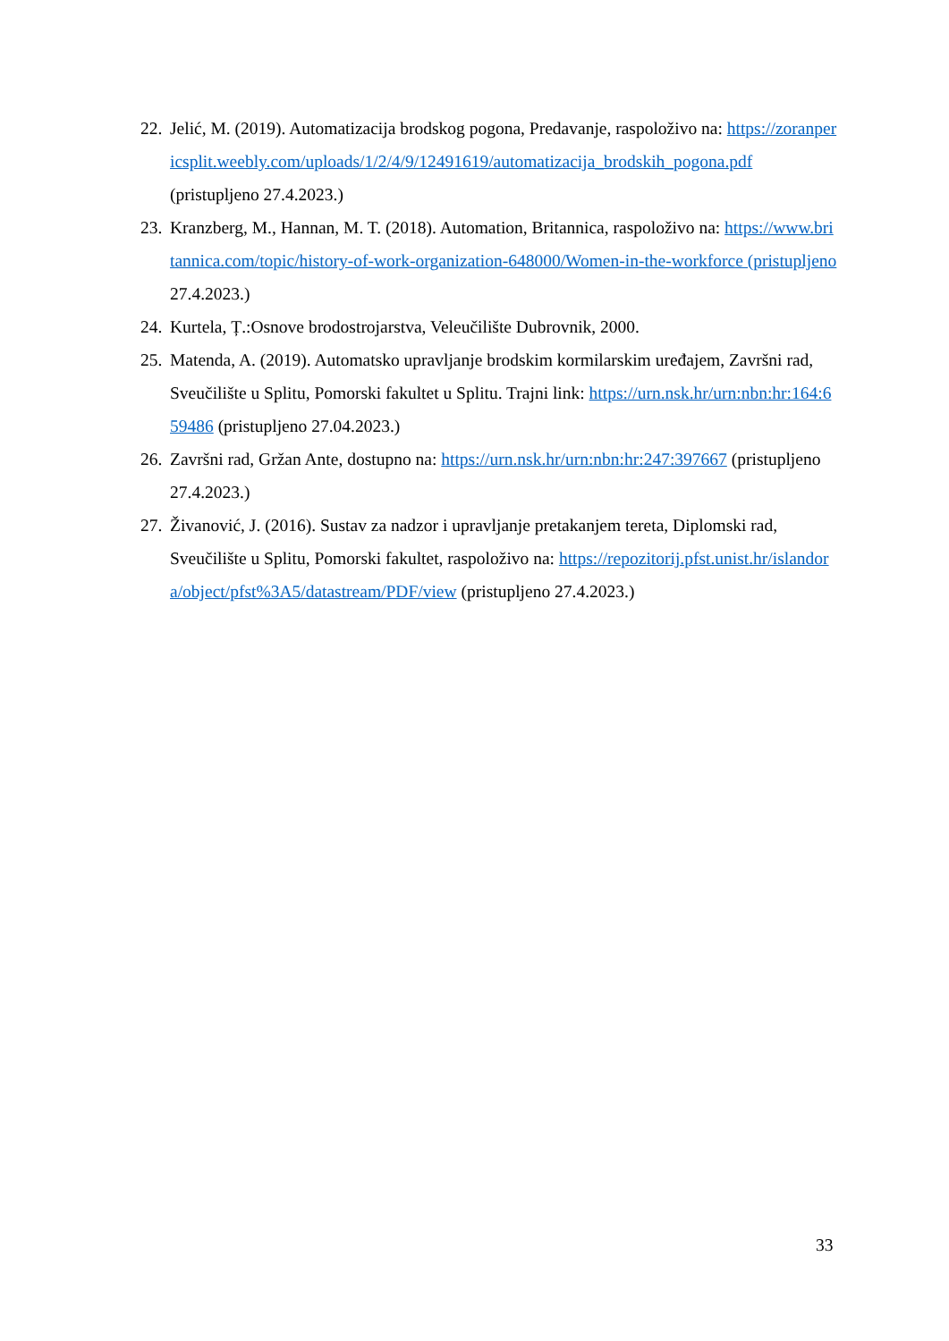22. Jelić, M. (2019). Automatizacija brodskog pogona, Predavanje, raspoloživo na: https://zoranpericsplit.weebly.com/uploads/1/2/4/9/12491619/automatizacija_brodskih_pogona.pdf (pristupljeno 27.4.2023.)
23. Kranzberg, M., Hannan, M. T. (2018). Automation, Britannica, raspoloživo na: https://www.britannica.com/topic/history-of-work-organization-648000/Women-in-the-workforce (pristupljeno 27.4.2023.)
24. Kurtela, Ț.:Osnove brodostrojarstva, Veleučilište Dubrovnik, 2000.
25. Matenda, A. (2019). Automatsko upravljanje brodskim kormilarskim uređajem, Završni rad, Sveučilište u Splitu, Pomorski fakultet u Splitu. Trajni link: https://urn.nsk.hr/urn:nbn:hr:164:659486 (pristupljeno 27.04.2023.)
26. Završni rad, Gržan Ante, dostupno na: https://urn.nsk.hr/urn:nbn:hr:247:397667 (pristupljeno 27.4.2023.)
27. Živanović, J. (2016). Sustav za nadzor i upravljanje pretakanjem tereta, Diplomski rad, Sveučilište u Splitu, Pomorski fakultet, raspoloživo na: https://repozitorij.pfst.unist.hr/islandora/object/pfst%3A5/datastream/PDF/view (pristupljeno 27.4.2023.)
33